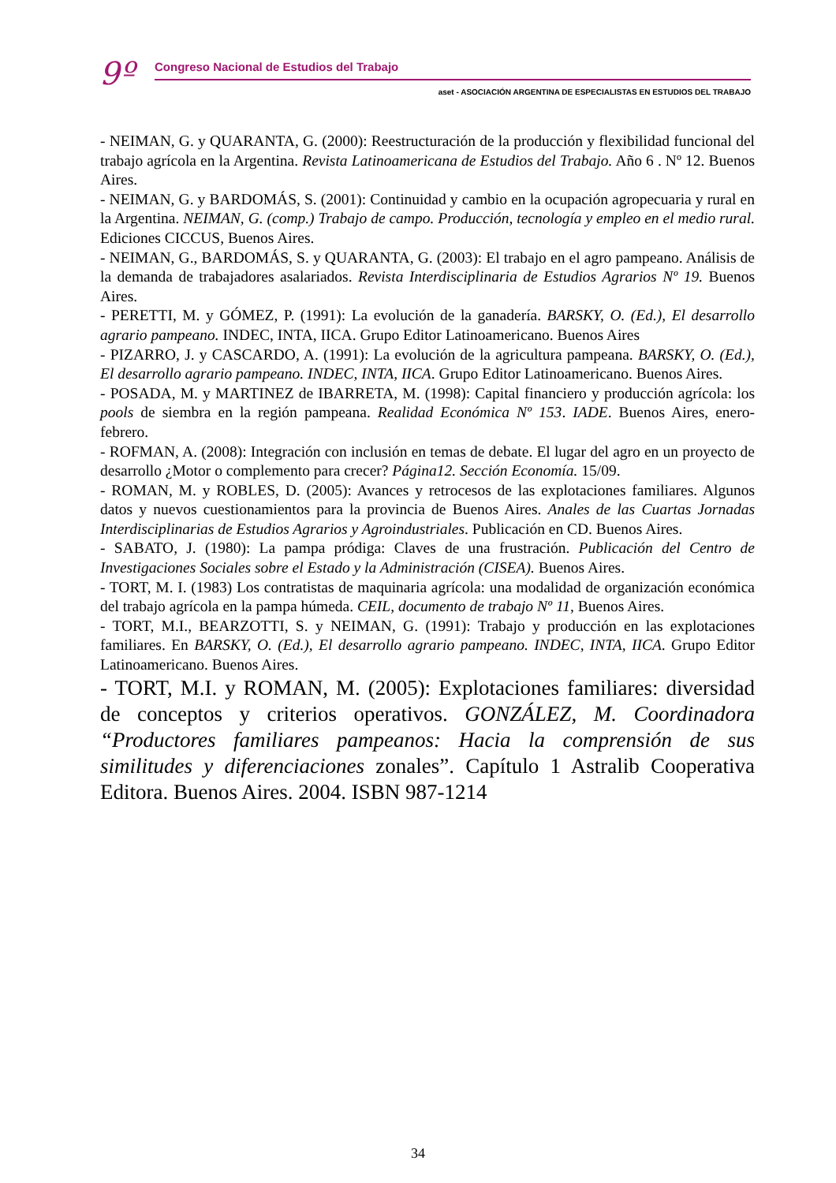9º Congreso Nacional de Estudios del Trabajo
aset - ASOCIACIÓN ARGENTINA DE ESPECIALISTAS EN ESTUDIOS DEL TRABAJO
- NEIMAN, G. y QUARANTA, G. (2000): Reestructuración de la producción y flexibilidad funcional del trabajo agrícola en la Argentina. Revista Latinoamericana de Estudios del Trabajo. Año 6 . Nº 12. Buenos Aires.
- NEIMAN, G. y BARDOMÁS, S. (2001): Continuidad y cambio en la ocupación agropecuaria y rural en la Argentina. NEIMAN, G. (comp.) Trabajo de campo. Producción, tecnología y empleo en el medio rural. Ediciones CICCUS, Buenos Aires.
- NEIMAN, G., BARDOMÁS, S. y QUARANTA, G. (2003): El trabajo en el agro pampeano. Análisis de la demanda de trabajadores asalariados. Revista Interdisciplinaria de Estudios Agrarios Nº 19. Buenos Aires.
- PERETTI, M. y GÓMEZ, P. (1991): La evolución de la ganadería. BARSKY, O. (Ed.), El desarrollo agrario pampeano. INDEC, INTA, IICA. Grupo Editor Latinoamericano. Buenos Aires
- PIZARRO, J. y CASCARDO, A. (1991): La evolución de la agricultura pampeana. BARSKY, O. (Ed.), El desarrollo agrario pampeano. INDEC, INTA, IICA. Grupo Editor Latinoamericano. Buenos Aires.
- POSADA, M. y MARTINEZ de IBARRETA, M. (1998): Capital financiero y producción agrícola: los pools de siembra en la región pampeana. Realidad Económica Nº 153. IADE. Buenos Aires, enero-febrero.
- ROFMAN, A. (2008): Integración con inclusión en temas de debate. El lugar del agro en un proyecto de desarrollo ¿Motor o complemento para crecer? Página12. Sección Economía. 15/09.
- ROMAN, M. y ROBLES, D. (2005): Avances y retrocesos de las explotaciones familiares. Algunos datos y nuevos cuestionamientos para la provincia de Buenos Aires. Anales de las Cuartas Jornadas Interdisciplinarias de Estudios Agrarios y Agroindustriales. Publicación en CD. Buenos Aires.
- SABATO, J. (1980): La pampa pródiga: Claves de una frustración. Publicación del Centro de Investigaciones Sociales sobre el Estado y la Administración (CISEA). Buenos Aires.
- TORT, M. I. (1983) Los contratistas de maquinaria agrícola: una modalidad de organización económica del trabajo agrícola en la pampa húmeda. CEIL, documento de trabajo Nº 11, Buenos Aires.
- TORT, M.I., BEARZOTTI, S. y NEIMAN, G. (1991): Trabajo y producción en las explotaciones familiares. En BARSKY, O. (Ed.), El desarrollo agrario pampeano. INDEC, INTA, IICA. Grupo Editor Latinoamericano. Buenos Aires.
- TORT, M.I. y ROMAN, M. (2005): Explotaciones familiares: diversidad de conceptos y criterios operativos. GONZÁLEZ, M. Coordinadora “Productores familiares pampeanos: Hacia la comprensión de sus similitudes y diferenciaciones zonales”. Capítulo 1 Astralib Cooperativa Editora. Buenos Aires. 2004. ISBN 987-1214
34